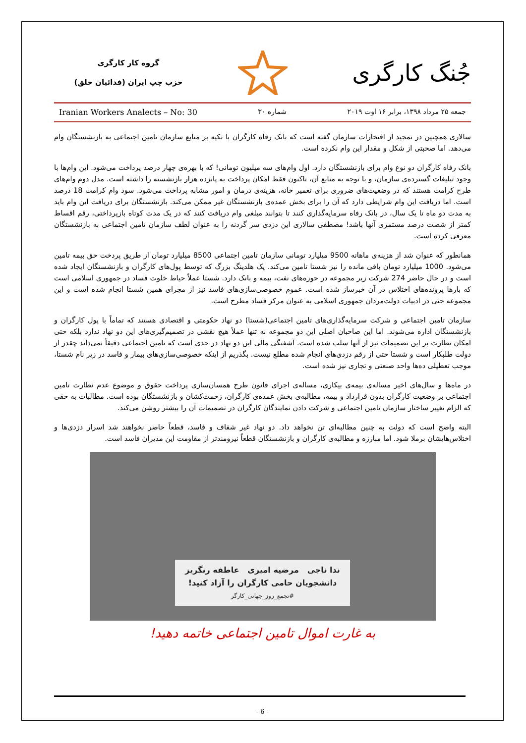جُنگ کارگری
گروه کار کارگری
حزب چپ ایران (فدائیان خلق)
جمعه ۲۵ مرداد ۱۳۹۸، برابر ۱۶ اوت ۲۰۱۹ شماره ۳۰ Iranian Workers Analects – No: 30
سالاری همچنین در تمجید از افتخارات سازمان گفته است که بانک رفاه کارگران با تکیه بر منابع سازمان تامین اجتماعی به بازنشستگان وام می‌دهد. اما صحبتی از شکل و مقدار این وام نکرده است.
بانک رفاه کارگران دو نوع وام برای بازنشستگان دارد. اول وام‌های سه میلیون تومانی! که با بهره‌ی چهار درصد پرداخت می‌شود. این وام‌ها با وجود تبلیغات گسترده‌ی سازمان، و با توجه به منابع آن، تاکنون فقط امکان پرداخت به پانزده هزار بازنشسته را داشته است. مدل دوم وام‌های طرح کرامت هستند که در وضعیت‌های ضروری برای تعمیر خانه، هزینه‌ی درمان و امور مشابه پرداخت می‌شود. سود وام کرامت 18 درصد است. اما دریافت این وام شرایطی دارد که آن را برای بخش عمده‌ی بازنشستگان غیر ممکن می‌کند. بازنشستگان برای دریافت این وام باید به مدت دو ماه تا یک سال، در بانک رفاه سرمایه‌گذاری کنند تا بتوانند مبلغی وام دریافت کنند که در یک مدت کوتاه بازپرداختی، رقم اقساط کمتر از شصت درصد مستمری آنها باشد! مصطفی سالاری این دزدی سر گردنه را به عنوان لطف سازمان تامین اجتماعی به بازنشستگان معرفی کرده است.
همانطور که عنوان شد از هزینه‌ی ماهانه 9500 میلیارد تومانی سازمان تامین اجتماعی 8500 میلیارد تومان از طریق پردخت حق بیمه تامین می‌شود. 1000 میلیارد تومان باقی مانده را نیز شستا تامین می‌کند. یک هلدینگ بزرگ که توسط پول‌های کارگران و بازنشستگان ایجاد شده است و در حال حاضر 274 شرکت زیر مجموعه در حوزه‌های نفت، بیمه و بانک دارد. شستا عملاً حیاط خلوت فساد در جمهوری اسلامی است که بارها پرونده‌های اختلاس در آن خبرساز شده است. عموم خصوصی‌سازی‌های فاسد نیز از مجرای همین شستا انجام شده است و این مجموعه حتی در ادبیات دولت‌مردان جمهوری اسلامی به عنوان مرکز فساد مطرح است.
سازمان تامین اجتماعی و شرکت سرمایه‌گذاری‌های تامین اجتماعی(شستا) دو نهاد حکومتی و اقتصادی هستند که تماماً با پول کارگران و بازنشستگان اداره می‌شوند. اما این صاحبان اصلی این دو مجموعه نه تنها عملاً هیچ نقشی در تصمیم‌گیری‌های این دو نهاد ندارد بلکه حتی امکان نظارت بر این تصمیمات نیز از آنها سلب شده است. آشفتگی مالی این دو نهاد در حدی است که تامین اجتماعی دقیقاً نمی‌داند چقدر از دولت طلبکار است و شستا حتی از رقم دزدی‌های انجام شده مطلع نیست. بگذریم از اینکه خصوصی‌سازی‌های بیمار و فاسد در زیر نام شستا، موجب تعطیلی ده‌ها واحد صنعتی و تجاری نیز شده است.
در ماه‌ها و سال‌های اخیر مساله‌ی بیمه‌ی بیکاری، مساله‌ی اجرای قانون طرح همسان‌سازی پرداخت حقوق و موضوع عدم نظارت تامین اجتماعی بر وضعیت کارگران بدون قرارداد و بیمه، مطالبه‌ی بخش عمده‌ی کارگران، زحمت‌کشان و بازنشستگان بوده است. مطالبات به حقی که الزام تغییر ساختار سازمان تامین اجتماعی و شرکت دادن نمایندگان کارگران در تصمیمات آن را بیشتر روشن می‌کند.
البته واضح است که دولت به چنین مطالبه‌ای تن نخواهد داد. دو نهاد غیر شفاف و فاسد، قطعاً حاضر نخواهند شد اسرار دزدی‌ها و اختلاس‌هایشان برملا شود. اما مبارزه و مطالبه‌ی کارگران و بازنشستگان قطعاً نیرومندتر از مقاومت این مدیران فاسد است.
ندا ناجی مرضیه امیری عاطفه رنگریز
دانشجویان حامی کارگران را آزاد کنید!
#تجمع_روز_جهانی_کارگر
به غارت اموال تامین اجتماعی خاتمه دهید!
- 6 -